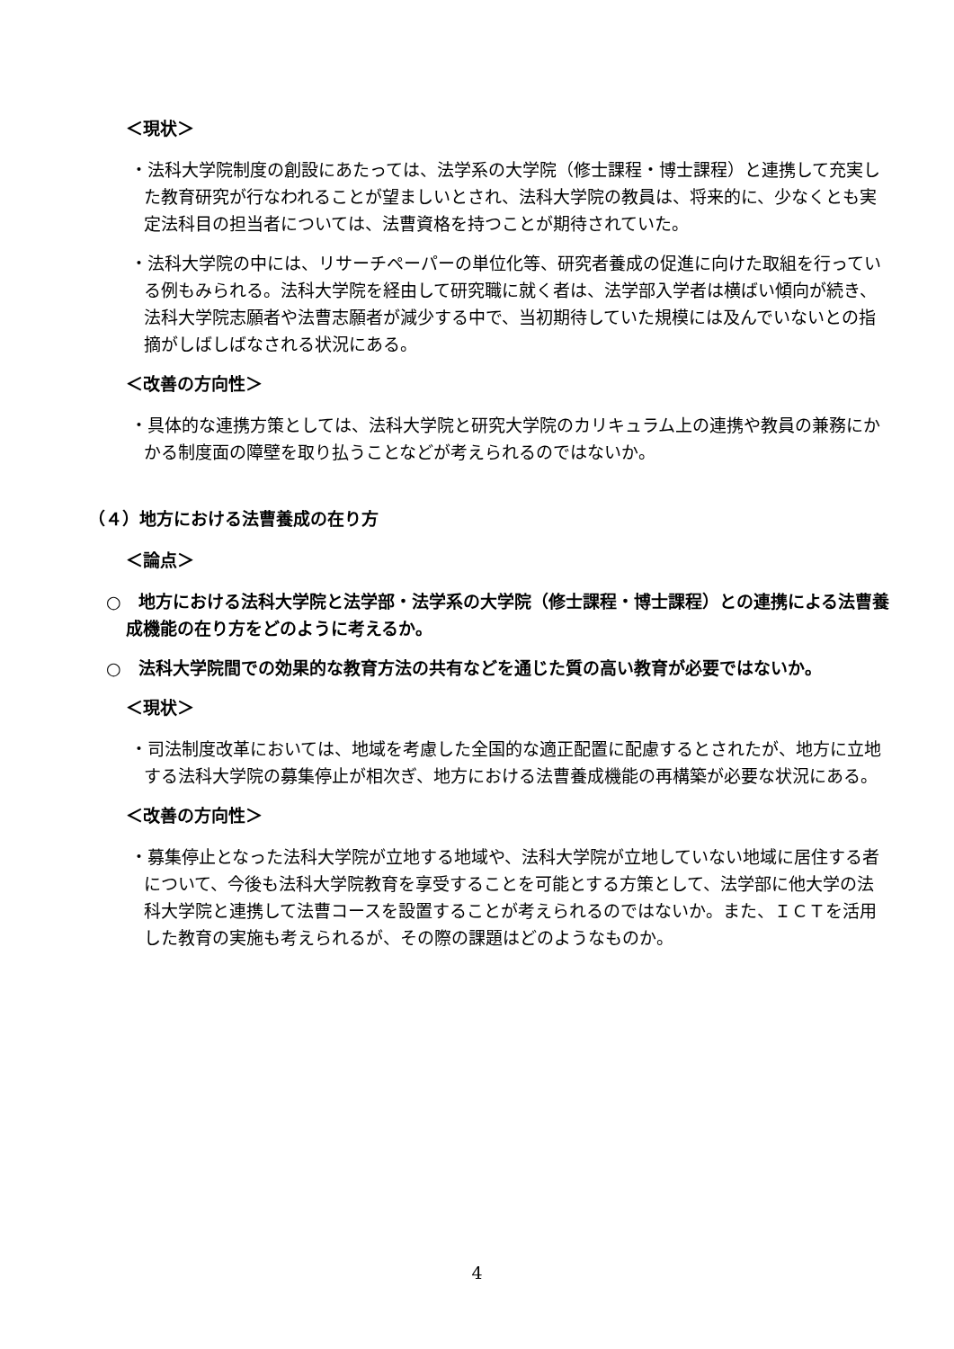＜現状＞
・法科大学院制度の創設にあたっては、法学系の大学院（修士課程・博士課程）と連携して充実した教育研究が行なわれることが望ましいとされ、法科大学院の教員は、将来的に、少なくとも実定法科目の担当者については、法曹資格を持つことが期待されていた。
・法科大学院の中には、リサーチペーパーの単位化等、研究者養成の促進に向けた取組を行っている例もみられる。法科大学院を経由して研究職に就く者は、法学部入学者は横ばい傾向が続き、法科大学院志願者や法曹志願者が減少する中で、当初期待していた規模には及んでいないとの指摘がしばしばなされる状況にある。
＜改善の方向性＞
・具体的な連携方策としては、法科大学院と研究大学院のカリキュラム上の連携や教員の兼務にかかる制度面の障壁を取り払うことなどが考えられるのではないか。
（４）地方における法曹養成の在り方
＜論点＞
○　地方における法科大学院と法学部・法学系の大学院（修士課程・博士課程）との連携による法曹養成機能の在り方をどのように考えるか。
○　法科大学院間での効果的な教育方法の共有などを通じた質の高い教育が必要ではないか。
＜現状＞
・司法制度改革においては、地域を考慮した全国的な適正配置に配慮するとされたが、地方に立地する法科大学院の募集停止が相次ぎ、地方における法曹養成機能の再構築が必要な状況にある。
＜改善の方向性＞
・募集停止となった法科大学院が立地する地域や、法科大学院が立地していない地域に居住する者について、今後も法科大学院教育を享受することを可能とする方策として、法学部に他大学の法科大学院と連携して法曹コースを設置することが考えられるのではないか。また、ＩＣＴを活用した教育の実施も考えられるが、その際の課題はどのようなものか。
4